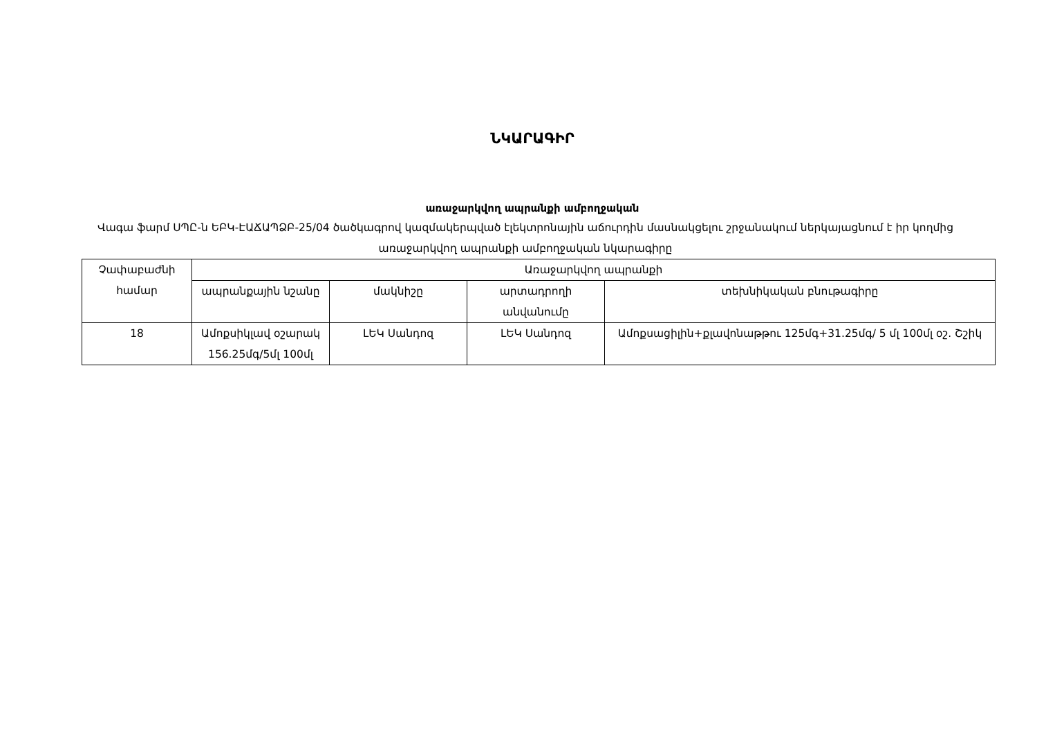ՆԿԱՐԱԳԻՐ
առաջարկվող ապրանքի ամբողջական
Վագա ֆարմ ՍՊԸ-ն ԵԲԿ-ԷԱՃԱՊՁԲ-25/04 ծածկագրով կազմակերպված էլեկտրոնային աճուրդին մասնակցելու շրջանակում ներկայացնում է իր կողմից առաջարկվող ապրանքի ամբողջական նկարագիրը
| Չափաբաժնի համար | Առաջարկվող ապրանքի | | | |
| --- | --- | --- | --- | --- |
| | ապրանքային նշանը | մակնիշը | արտադրողի անվանումը | տեխնիկական բնութագիրը |
| 18 | Ամոքսիկլավ օշարակ 156.25մգ/5մլ 100մլ | ԼԵԿ Սանդոզ | ԼԵԿ Սանդոզ | Ամոքսացիլին+քլավոնաթթու 125մգ+31.25մգ/ 5 մլ 100մլ օշ. Շշիկ |